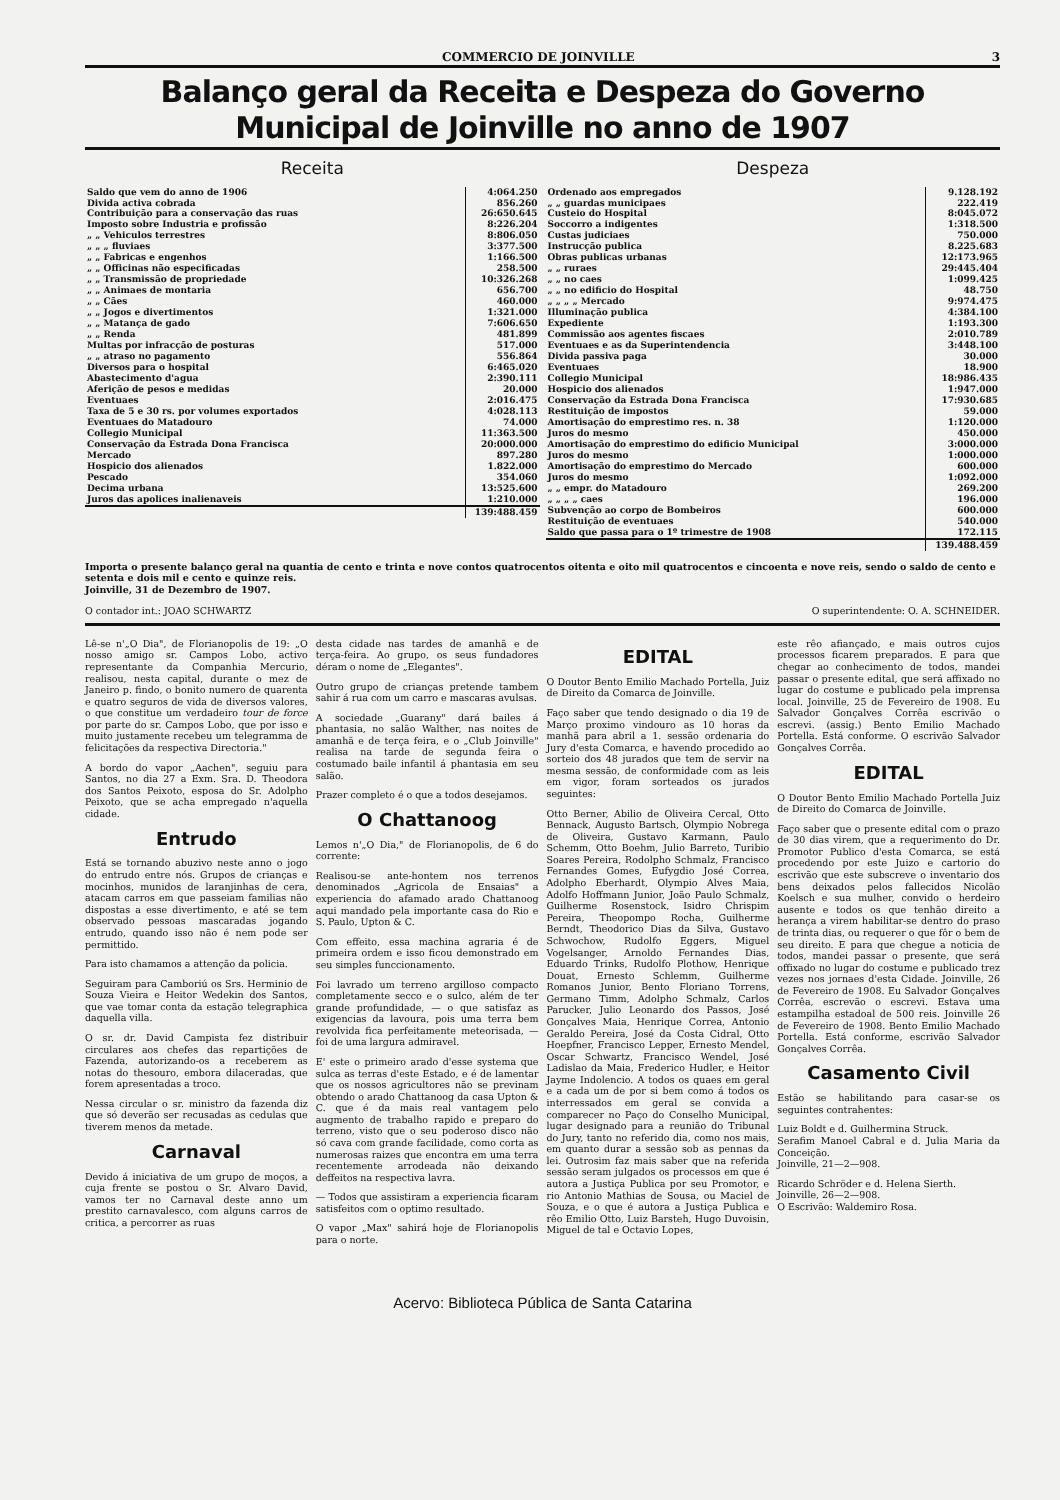COMMERCIO DE JOINVILLE 3
Balanço geral da Receita e Despeza do Governo Municipal de Joinville no anno de 1907
Receita
| Saldo que vem do anno de 1906 | 4:064.250 |
| Divida activa cobrada | 856.260 |
| Contribuição para a conservação das ruas | 26:650.645 |
| Imposto sobre Industria e profissão | 8:226.204 |
| „ „ Vehiculos terrestres | 8:806.050 |
| „ „ „ fluviaes | 3:377.500 |
| „ „ Fabricas e engenhos | 1:166.500 |
| „ „ Officinas não especificadas | 258.500 |
| „ „ Transmissão de propriedade | 10:326.268 |
| „ „ Animaes de montaria | 656.700 |
| „ „ Cães | 460.000 |
| „ „ Jogos e divertimentos | 1:321.000 |
| „ „ Matança de gado | 7:606.650 |
| „ „ Renda | 481.899 |
| Multas por infracção de posturas | 517.000 |
| „ „ atraso no pagamento | 556.864 |
| Diversos para o hospital | 6:465.020 |
| Abastecimento d'agua | 2:390.111 |
| Aferição de pesos e medidas | 20.000 |
| Eventuaes | 2:016.475 |
| Taxa de 5 e 30 rs. por volumes exportados | 4:028.113 |
| Eventuaes do Matadouro | 74.000 |
| Collegio Municipal | 11:363.500 |
| Conservação da Estrada Dona Francisca | 20:000.000 |
| Mercado | 897.280 |
| Hospicio dos alienados | 1.822.000 |
| Pescado | 354.060 |
| Decima urbana | 13:525.600 |
| Juros das apolices inalienaveis | 1:210.000 |
| | 139:488.459 |
Despeza
| Ordenado aos empregados | 9.128.192 |
| „ „ guardas municipaes | 222.419 |
| Custeio do Hospital | 8:045.072 |
| Soccorro a indigentes | 1:318.500 |
| Custas judiciaes | 750.000 |
| Instrucção publica | 8.225.683 |
| Obras publicas urbanas | 12:173.965 |
| „ „ ruraes | 29:445.404 |
| „ „ no caes | 1:099.425 |
| „ „ no edificio do Hospital | 48.750 |
| „ „ „ „ Mercado | 9:974.475 |
| Illuminação publica | 4:384.100 |
| Expediente | 1:193.300 |
| Commissão aos agentes fiscaes | 2:010.789 |
| Eventuaes e as da Superintendencia | 3:448.100 |
| Divida passiva paga | 30.000 |
| Eventuaes | 18.900 |
| Collegio Municipal | 18:986.435 |
| Hospicio dos alienados | 1:947.000 |
| Conservação da Estrada Dona Francisca | 17:930.685 |
| Restituição de impostos | 59.000 |
| Amortisação do emprestimo res. n. 38 | 1:120.000 |
| Juros do mesmo | 450.000 |
| Amortisação do emprestimo do edificio Municipal | 3:000.000 |
| Juros do mesmo | 1:000.000 |
| Amortisação do emprestimo do Mercado | 600.000 |
| Juros do mesmo | 1:092.000 |
| „ „ empr. do Matadouro | 269.200 |
| „ „ „ „ caes | 196.000 |
| Subvenção ao corpo de Bombeiros | 600.000 |
| Restituição de eventuaes | 540.000 |
| Saldo que passa para o 1º trimestre de 1908 | 172.115 |
| | 139.488.459 |
Importa o presente balanço geral na quantia de cento e trinta e nove contos quatrocentos oitenta e oito mil quatrocentos e cincoenta e nove reis, sendo o saldo de cento e setenta e dois mil e cento e quinze reis.
Joinville, 31 de Dezembro de 1907.
O contador int.: JOAO SCHWARTZ O superintendente: O. A. SCHNEIDER.
Lê-se n'„O Dia", de Florianopolis de 19: „O nosso amigo sr. Campos Lobo, activo representante da Companhia Mercurio, realisou, nesta capital, durante o mez de Janeiro p. findo, o bonito numero de quarenta e quatro seguros de vida de diversos valores, o que constitue um verdadeiro tour de force por parte do sr. Campos Lobo, que por isso e muito justamente recebeu um telegramma de felicitações da respectiva Directoria."
A bordo do vapor „Aachen", seguiu para Santos, no dia 27 a Exm. Sra. D. Theodora dos Santos Peixoto, esposa do Sr. Adolpho Peixoto, que se acha empregado n'aquella cidade.
Entrudo
Está se tornando abuzivo neste anno o jogo do entrudo entre nós. Grupos de crianças e mocinhos, munidos de laranjinhas de cera, atacam carros em que passeiam familias não dispostas a esse divertimento, e até se tem observado pessoas mascaradas jogando entrudo, quando isso não é nem pode ser permittido.
Para isto chamamos a attenção da policia.
Seguiram para Camboriú os Srs. Herminio de Souza Vieira e Heitor Wedekin dos Santos, que vae tomar conta da estação telegraphica daquella villa.
O sr. dr. David Campista fez distribuir circulares aos chefes das repartições de Fazenda, autorizando-os a receberem as notas do thesouro, embora dilaceradas, que forem apresentadas a troco.
Nessa circular o sr. ministro da fazenda diz que só deverão ser recusadas as cedulas que tiverem menos da metade.
Carnaval
Devido á iniciativa de um grupo de moços, a cuja frente se postou o Sr. Alvaro David, vamos ter no Carnaval deste anno um prestito carnavalesco, com alguns carros de critica, a percorrer as ruas
desta cidade nas tardes de amanhã e de terça-feira. Ao grupo, os seus fundadores déram o nome de „Elegantes".
Outro grupo de crianças pretende tambem sahir á rua com um carro e mascaras avulsas.
A sociedade „Guarany" dará bailes á phantasia, no salão Walther, nas noites de amanhã e de terça feira, e o „Club Joinville" realisa na tarde de segunda feira o costumado baile infantil á phantasia em seu salão.
Prazer completo é o que a todos desejamos.
O Chattanoog
Lemos n'„O Dia," de Florianopolis, de 6 do corrente:
Realisou-se ante-hontem nos terrenos denominados „Agricola de Ensaias" a experiencia do afamado arado Chattanoog aqui mandado pela importante casa do Rio e S. Paulo, Upton & C.
Com effeito, essa machina agraria é de primeira ordem e isso ficou demonstrado em seu simples funccionamento.
Foi lavrado um terreno argilloso compacto completamente secco e o sulco, além de ter grande profundidade, — o que satisfaz as exigencias da lavoura, pois uma terra bem revolvida fica perfeitamente meteorisada, — foi de uma largura admiravel.
E' este o primeiro arado d'esse systema que sulca as terras d'este Estado, e é de lamentar que os nossos agricultores não se previnam obtendo o arado Chattanoog da casa Upton & C. que é da mais real vantagem pelo augmento de trabalho rapido e preparo do terreno, visto que o seu poderoso disco não só cava com grande facilidade, como corta as numerosas raizes que encontra em uma terra recentemente arrodeada não deixando deffeitos na respectiva lavra.
— Todos que assistiram a experiencia ficaram satisfeitos com o optimo resultado.
O vapor „Max" sahirá hoje de Florianopolis para o norte.
EDITAL
O Doutor Bento Emilio Machado Portella, Juiz de Direito da Comarca de Joinville.
Faço saber que tendo designado o dia 19 de Março proximo vindouro as 10 horas da manhã para abril a 1. sessão ordenaria do Jury d'esta Comarca, e havendo procedido ao sorteio dos 48 jurados que tem de servir na mesma sessão, de conformidade com as leis em vigor, foram sorteados os jurados seguintes:
Otto Berner, Abilio de Oliveira Cercal, Otto Bennack, Augusto Bartsch, Olympio Nobrega de Oliveira, Gustavo Karmann, Paulo Schemm, Otto Boehm, Julio Barreto, Turibio Soares Pereira, Rodolpho Schmalz, Francisco Fernandes Gomes, Eufygdio José Correa, Adolpho Eberhardt, Olympio Alves Maia, Adolfo Hoffmann Junior, João Paulo Schmalz, Guilherme Rosenstock, Isidro Chrispim Pereira, Theopompo Rocha, Guilherme Berndt, Theodorico Dias da Silva, Gustavo Schwochow, Rudolfo Eggers, Miguel Vogelsanger, Arnoldo Fernandes Dias, Eduardo Trinks, Rudolfo Plothow, Henrique Douat, Ernesto Schlemm, Guilherme Romanos Junior, Bento Floriano Torrens, Germano Timm, Adolpho Schmalz, Carlos Parucker, Julio Leonardo dos Passos, José Gonçalves Maia, Henrique Correa, Antonio Geraldo Pereira, José da Costa Cidral, Otto Hoepfner, Francisco Lepper, Ernesto Mendel, Oscar Schwartz, Francisco Wendel, José Ladislao da Maia, Frederico Hudler, e Heitor Jayme Indolencio. A todos os quaes em geral e a cada um de por si bem como á todos os interressados em geral se convida a comparecer no Paço do Conselho Municipal, lugar designado para a reunião do Tribunal do Jury, tanto no referido dia, como nos mais, em quanto durar a sessão sob as pennas da lei. Outrosim faz mais saber que na referida sessão seram julgados os processos em que é autora a Justiça Publica por seu Promotor, e rio Antonio Mathias de Sousa, ou Maciel de Souza, e o que é autora a Justiça Publica e rêo Emilio Otto, Luiz Barsteh, Hugo Duvoisin, Miguel de tal e Octavio Lopes,
este rêo afiançado, e mais outros cujos processos ficarem preparados. E para que chegar ao conhecimento de todos, mandei passar o presente edital, que será affixado no lugar do costume e publicado pela imprensa local. Joinville, 25 de Fevereiro de 1908. Eu Salvador Gonçalves Corrêa escrivão o escrevi. (assig.) Bento Emilio Machado Portella. Está conforme. O escrivão Salvador Gonçalves Corrêa.
EDITAL
O Doutor Bento Emilio Machado Portella Juiz de Direito do Comarca de Joinville.
Faço saber que o presente edital com o prazo de 30 dias virem, que a requerimento do Dr. Promotor Publico d'esta Comarca, se está procedendo por este Juizo e cartorio do escrivão que este subscreve o inventario dos bens deixados pelos fallecidos Nicolão Koelsch e sua mulher, convido o herdeiro ausente e todos os que tenhão direito a herança a virem habilitar-se dentro do praso de trinta dias, ou requerer o que fôr o bem de seu direito. E para que chegue a noticia de todos, mandei passar o presente, que será offixado no lugar do costume e publicado trez vezes nos jornaes d'esta Cidade. Joinville, 26 de Fevereiro de 1908. Eu Salvador Gonçalves Corrêa, escrevão o escrevi. Estava uma estampilha estadoal de 500 reis. Joinville 26 de Fevereiro de 1908. Bento Emilio Machado Portella. Está conforme, escrivão Salvador Gonçalves Corrêa.
Casamento Civil
Estão se habilitando para casar-se os seguintes contrahentes:
Luiz Boldt e d. Guilhermina Struck.
Serafim Manoel Cabral e d. Julia Maria da Conceição.
Joinville, 21—2—908.
Ricardo Schröder e d. Helena Sierth.
Joinville, 26—2—908.
O Escrivão: Waldemiro Rosa.
Acervo: Biblioteca Pública de Santa Catarina